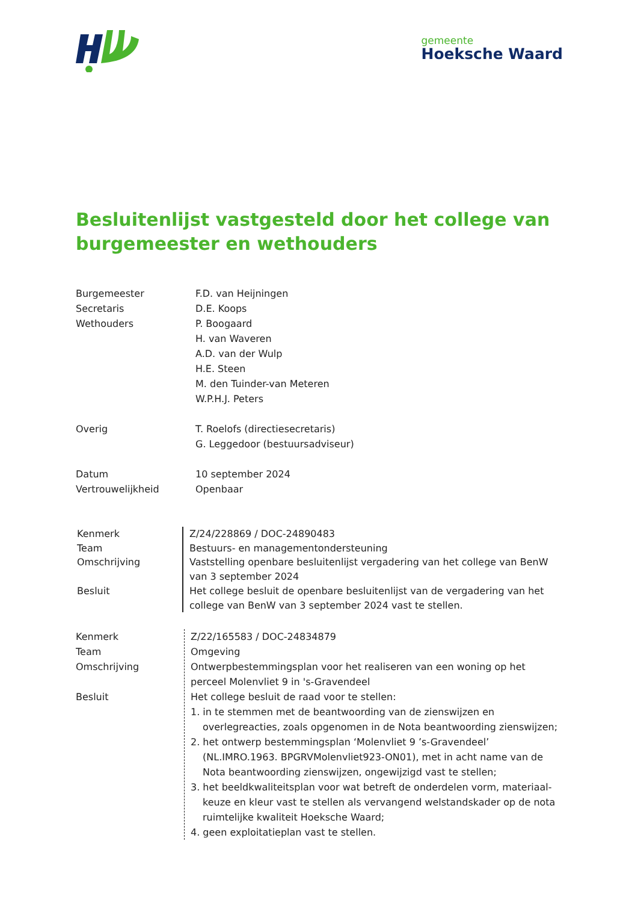gemeente
Hoeksche Waard
Besluitenlijst vastgesteld door het college van burgemeester en wethouders
Burgemeester F.D. van Heijningen
Secretaris D.E. Koops
Wethouders P. Boogaard
H. van Waveren
A.D. van der Wulp
H.E. Steen
M. den Tuinder-van Meteren
W.P.H.J. Peters
Overig T. Roelofs (directiesecretaris)
G. Leggedoor (bestuursadviseur)
Datum 10 september 2024
Vertrouwelijkheid Openbaar
Kenmerk
Team
Omschrijving
Besluit
Z/24/228869 / DOC-24890483
Bestuurs- en managementondersteuning
Vaststelling openbare besluitenlijst vergadering van het college van BenW van 3 september 2024
Het college besluit de openbare besluitenlijst van de vergadering van het college van BenW van 3 september 2024 vast te stellen.
Kenmerk
Team
Omschrijving
Besluit
Z/22/165583 / DOC-24834879
Omgeving
Ontwerpbestemmingsplan voor het realiseren van een woning op het perceel Molenvliet 9 in 's-Gravendeel
Het college besluit de raad voor te stellen:
1. in te stemmen met de beantwoording van de zienswijzen en overlegreacties, zoals opgenomen in de Nota beantwoording zienswijzen;
2. het ontwerp bestemmingsplan ‘Molenvliet 9 ’s-Gravendeel’ (NL.IMRO.1963. BPGRVMolenvliet923-ON01), met in acht name van de Nota beantwoording zienswijzen, ongewijzigd vast te stellen;
3. het beeldkwaliteitsplan voor wat betreft de onderdelen vorm, materiaal-keuze en kleur vast te stellen als vervangend welstandskader op de nota ruimtelijke kwaliteit Hoeksche Waard;
4. geen exploitatieplan vast te stellen.